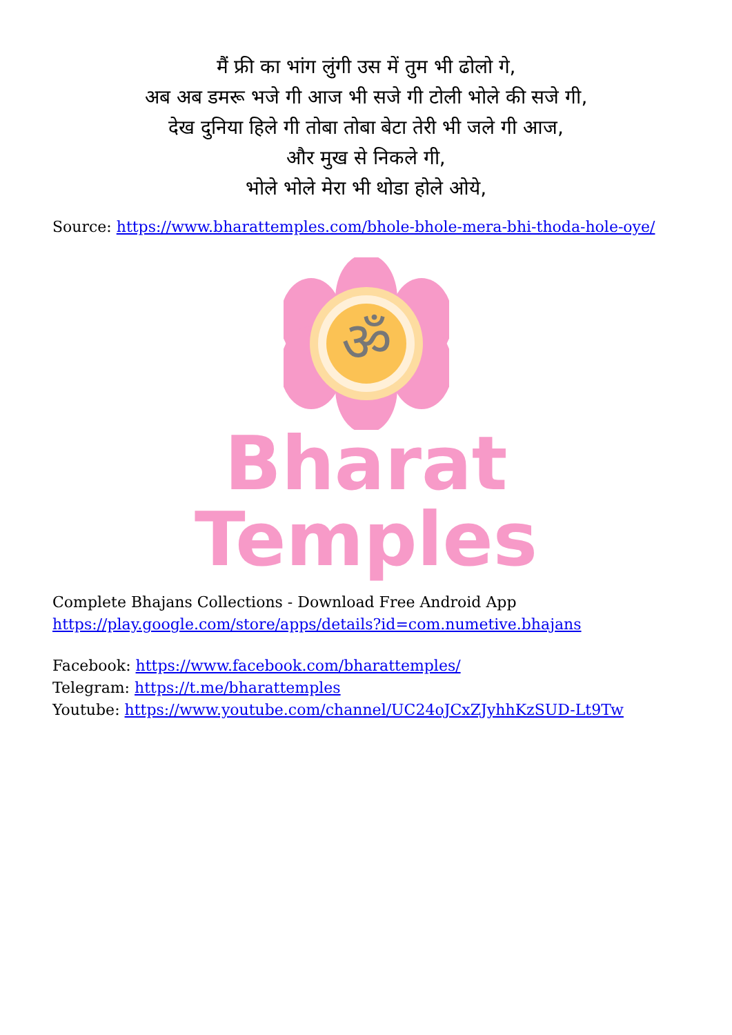मैं फ्री का भांग लुंगी उस में तुम भी ढोलो गे,
अब अब डमरू भजे गी आज भी सजे गी टोली भोले की सजे गी,
देख दुनिया हिले गी तोबा तोबा बेटा तेरी भी जले गी आज,
और मुख से निकले गी,
भोले भोले मेरा भी थोडा होले ओये,
Source: https://www.bharattemples.com/bhole-bhole-mera-bhi-thoda-hole-oye/
ॐ
Bharat Temples
Complete Bhajans Collections - Download Free Android App
https://play.google.com/store/apps/details?id=com.numetive.bhajans
Facebook: https://www.facebook.com/bharattemples/
Telegram: https://t.me/bharattemples
Youtube: https://www.youtube.com/channel/UC24oJCxZJyhhKzSUD-Lt9Tw